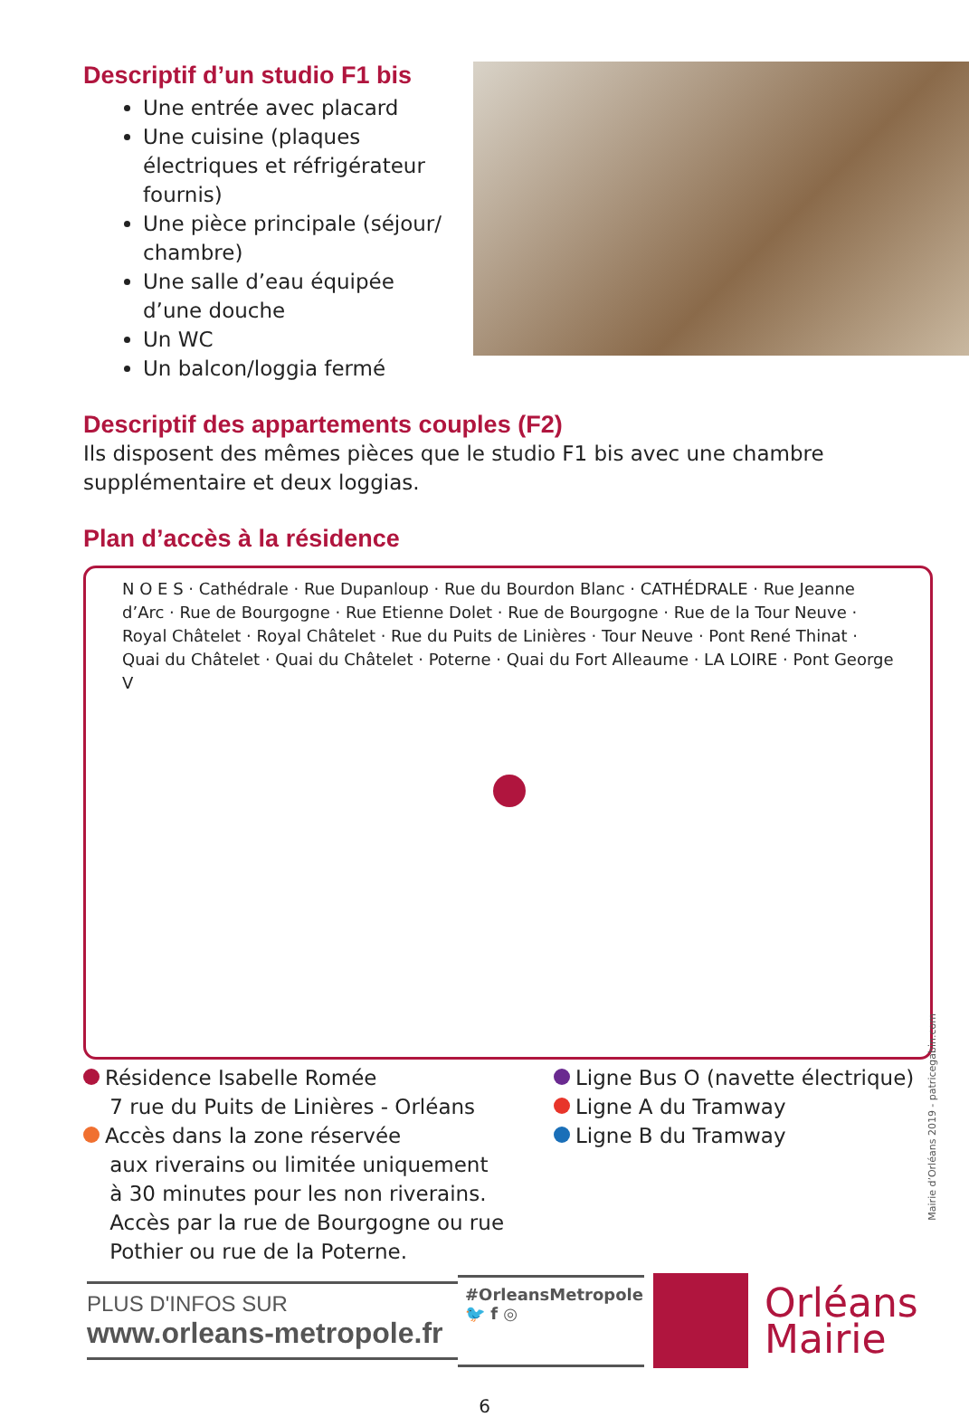Descriptif d’un studio F1 bis
Une entrée avec placard
Une cuisine (plaques électriques et réfrigérateur fournis)
Une pièce principale (séjour/ chambre)
Une salle d’eau équipée d’une douche
Un WC
Un balcon/loggia fermé
Descriptif des appartements couples (F2)
Ils disposent des mêmes pièces que le studio F1 bis avec une chambre supplémentaire et deux loggias.
Plan d’accès à la résidence
N O E S · Cathédrale · Rue Dupanloup · Rue du Bourdon Blanc · CATHÉDRALE · Rue Jeanne d’Arc · Rue de Bourgogne · Rue Etienne Dolet · Rue de Bourgogne · Rue de la Tour Neuve · Royal Châtelet · Royal Châtelet · Rue du Puits de Linières · Tour Neuve · Pont René Thinat · Quai du Châtelet · Quai du Châtelet · Poterne · Quai du Fort Alleaume · LA LOIRE · Pont George V
Résidence Isabelle Romée
7 rue du Puits de Linières - Orléans
Accès dans la zone réservée
aux riverains ou limitée uniquement
à 30 minutes pour les non riverains.
Accès par la rue de Bourgogne ou rue
Pothier ou rue de la Poterne.
Ligne Bus O (navette électrique)
Ligne A du Tramway
Ligne B du Tramway
PLUS D'INFOS SUR
www.orleans-metropole.fr
#OrleansMetropole
🐦 f ◎
Orléans
Mairie
6
Mairie d’Orléans 2019 - patricegabin.com